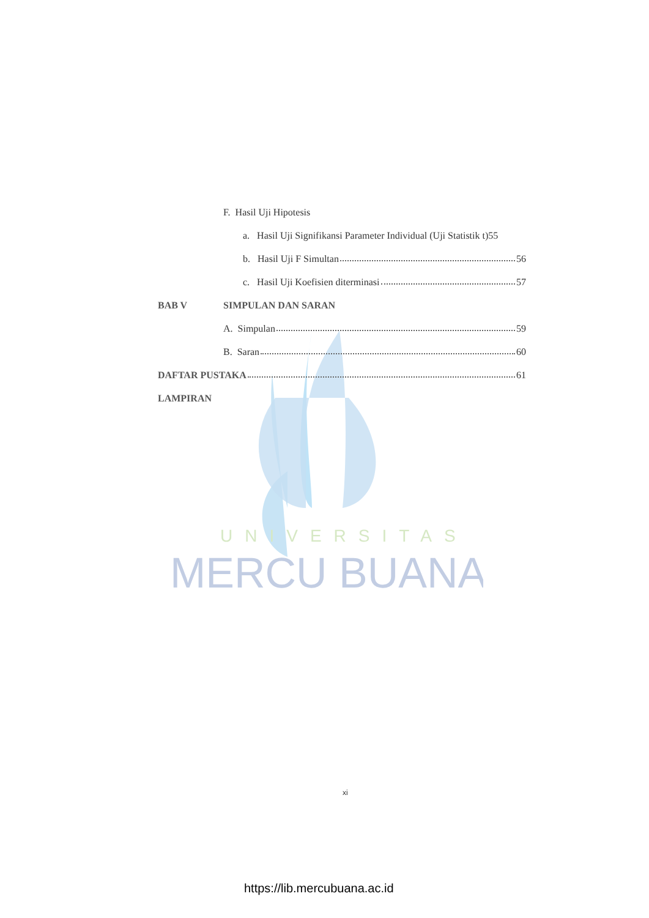UNIVERSITAS
MERCU BUANA
F. Hasil Uji Hipotesis
a. Hasil Uji Signifikansi Parameter Individual (Uji Statistik t)55
b. Hasil Uji F Simultan 56
c. Hasil Uji Koefisien diterminasi 57
BAB V SIMPULAN DAN SARAN
A. Simpulan 59
B. Saran 60
DAFTAR PUSTAKA 61
LAMPIRAN
xi
https://lib.mercubuana.ac.id